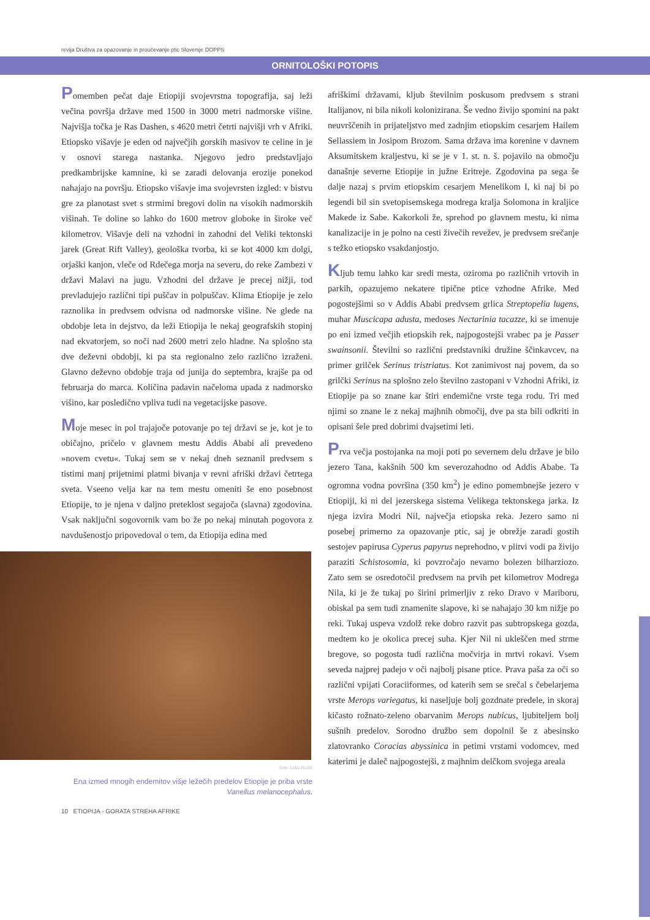revija Društva za opazovanje in proučevanje ptic Slovenije DOPPS
ORNITOLOŠKI POTOPIS
Pomemben pečat daje Etiopiji svojevrstna topografija, saj leži večina površja države med 1500 in 3000 metri nadmorske višine. Najvišja točka je Ras Dashen, s 4620 metri četrti najvišji vrh v Afriki. Etiopsko višavje je eden od največjih gorskih masivov te celine in je v osnovi starega nastanka. Njegovo jedro predstavljajo predkambrijske kamnine, ki se zaradi delovanja erozije ponekod nahajajo na površju. Etiopsko višavje ima svojevrsten izgled: v bistvu gre za planotast svet s strmimi bregovi dolin na visokih nadmorskih višinah. Te doline so lahko do 1600 metrov globoke in široke več kilometrov. Višavje deli na vzhodni in zahodni del Veliki tektonski jarek (Great Rift Valley), geološka tvorba, ki se kot 4000 km dolgi, orjaški kanjon, vleče od Rdečega morja na severu, do reke Zambezi v državi Malavi na jugu. Vzhodni del države je precej nižji, tod prevladujejo različni tipi puščav in polpuščav. Klima Etiopije je zelo raznolika in predvsem odvisna od nadmorske višine. Ne glede na obdobje leta in dejstvo, da leži Etiopija le nekaj geografskih stopinj nad ekvatorjem, so noči nad 2600 metri zelo hladne. Na splošno sta dve deževni obdobji, ki pa sta regionalno zelo različno izraženi. Glavno deževno obdobje traja od junija do septembra, krajše pa od februarja do marca. Količina padavin načeloma upada z nadmorsko višino, kar posledično vpliva tudi na vegetacijske pasove.
Moje mesec in pol trajajoče potovanje po tej državi se je, kot je to običajno, pričelo v glavnem mestu Addis Ababi ali prevedeno »novem cvetu«. Tukaj sem se v nekaj dneh seznanil predvsem s tistimi manj prijetnimi platmi bivanja v revni afriški državi četrtega sveta. Vseeno velja kar na tem mestu omeniti še eno posebnost Etiopije, to je njena v daljno preteklost segajoča (slavna) zgodovina. Vsak naključni sogovornik vam bo že po nekaj minutah pogovora z navdušenostjo pripovedoval o tem, da Etiopija edina med
foto: Luka Božič
Ena izmed mnogih endemitov višje ležečih predelov Etiopije je priba vrste Vanellus melanocephalus.
10 ETIOPIJA - GORATA STREHA AFRIKE
afriškimi državami, kljub številnim poskusom predvsem s strani Italijanov, ni bila nikoli kolonizirana. Še vedno živijo spomini na pakt neuvrščenih in prijateljstvo med zadnjim etiopskim cesarjem Hailem Sellassiem in Josipom Brozom. Sama država ima korenine v davnem Aksumitskem kraljestvu, ki se je v 1. st. n. š. pojavilo na območju današnje severne Etiopije in južne Eritreje. Zgodovina pa sega še dalje nazaj s prvim etiopskim cesarjem Menelikom I, ki naj bi po legendi bil sin svetopisemskega modrega kralja Solomona in kraljice Makede iz Sabe. Kakorkoli že, sprehod po glavnem mestu, ki nima kanalizacije in je polno na cesti živečih revežev, je predvsem srečanje s težko etiopsko vsakdanjostjo.
Kljub temu lahko kar sredi mesta, oziroma po različnih vrtovih in parkih, opazujemo nekatere tipične ptice vzhodne Afrike. Med pogostejšimi so v Addis Ababi predvsem grlica Streptopelia lugens, muhar Muscicapa adusta, medoses Nectarinia tacazze, ki se imenuje po eni izmed večjih etiopskih rek, najpogostejši vrabec pa je Passer swainsonii. Številni so različni predstavniki družine ščinkavcev, na primer grilček Serinus tristriatus. Kot zanimivost naj povem, da so grilčki Serinus na splošno zelo številno zastopani v Vzhodni Afriki, iz Etiopije pa so znane kar štiri endemične vrste tega rodu. Tri med njimi so znane le z nekaj majhnih območij, dve pa sta bili odkriti in opisani šele pred dobrimi dvajsetimi leti.
Prva večja postojanka na moji poti po severnem delu države je bilo jezero Tana, kakšnih 500 km severozahodno od Addis Ababe. Ta ogromna vodna površina (350 km<sup>2</sup>) je edino pomembnejše jezero v Etiopiji, ki ni del jezerskega sistema Velikega tektonskega jarka. Iz njega izvira Modri Nil, največja etiopska reka. Jezero samo ni posebej primerno za opazovanje ptic, saj je obrežje zaradi gostih sestojev papirusa Cyperus papyrus neprehodno, v plitvi vodi pa živijo paraziti Schistosomia, ki povzročajo nevarno bolezen bilharziozo. Zato sem se osredotočil predvsem na prvih pet kilometrov Modrega Nila, ki je že tukaj po širini primerljiv z reko Dravo v Mariboru, obiskal pa sem tudi znamenite slapove, ki se nahajajo 30 km nižje po reki. Tukaj uspeva vzdolž reke dobro razvit pas subtropskega gozda, medtem ko je okolica precej suha. Kjer Nil ni ukleščen med strme bregove, so pogosta tudi različna močvirja in mrtvi rokavi. Vsem seveda najprej padejo v oči najbolj pisane ptice. Prava paša za oči so različni vpijati Coraciiformes, od katerih sem se srečal s čebelarjema vrste Merops variegatus, ki naseljuje bolj gozdnate predele, in skoraj kičasto rožnato-zeleno obarvanim Merops nubicus, ljubiteljem bolj sušnih predelov. Sorodno družbo sem dopolnil še z abesinsko zlatovranko Coracias abyssinica in petimi vrstami vodomcev, med katerimi je daleč najpogostejši, z majhnim delčkom svojega areala